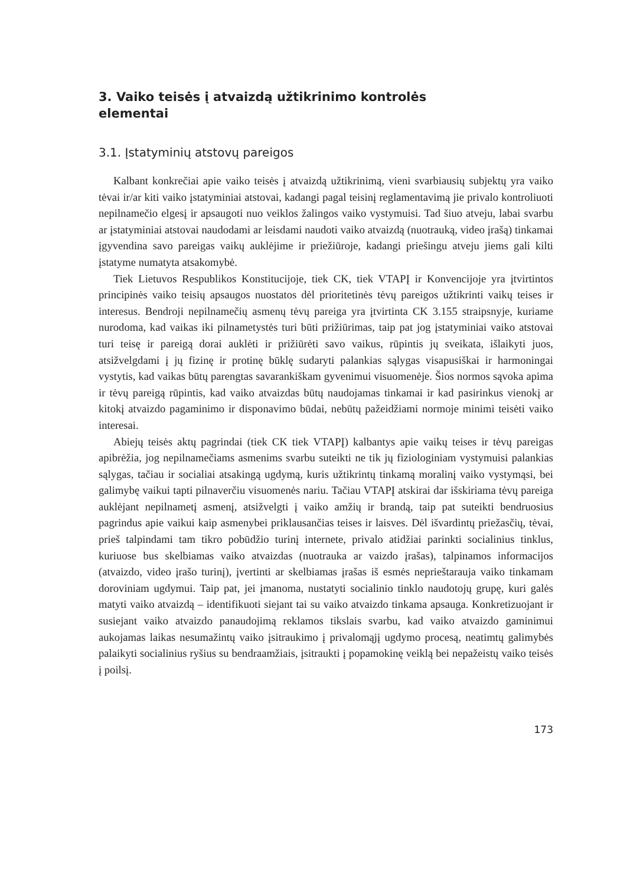3. Vaiko teisės į atvaizdą užtikrinimo kontrolės elementai
3.1. Įstatyminių atstovų pareigos
Kalbant konkrečiai apie vaiko teisės į atvaizdą užtikrinimą, vieni svarbiausių subjektų yra vaiko tėvai ir/ar kiti vaiko įstatyminiai atstovai, kadangi pagal teisinį reglamentavimą jie privalo kontroliuoti nepilnamečio elgesį ir apsaugoti nuo veiklos žalingos vaiko vystymuisi. Tad šiuo atveju, labai svarbu ar įstatyminiai atstovai naudodami ar leisdami naudoti vaiko atvaizdą (nuotrauką, video įrašą) tinkamai įgyvendina savo pareigas vaikų auklėjime ir priežiūroje, kadangi priešingu atveju jiems gali kilti įstatyme numatyta atsakomybė.
Tiek Lietuvos Respublikos Konstitucijoje, tiek CK, tiek VTAPĮ ir Konvencijoje yra įtvirtintos principinės vaiko teisių apsaugos nuostatos dėl prioritetinės tėvų pareigos užtikrinti vaikų teises ir interesus. Bendroji nepilnamečių asmenų tėvų pareiga yra įtvirtinta CK 3.155 straipsnyje, kuriame nurodoma, kad vaikas iki pilnametystės turi būti prižiūrimas, taip pat jog įstatyminiai vaiko atstovai turi teisę ir pareigą dorai auklėti ir prižiūrėti savo vaikus, rūpintis jų sveikata, išlaikyti juos, atsižvelgdami į jų fizinę ir protinę būklę sudaryti palankias sąlygas visapusiškai ir harmoningai vystytis, kad vaikas būtų parengtas savarankiškam gyvenimui visuomenėje. Šios normos sąvoka apima ir tėvų pareigą rūpintis, kad vaiko atvaizdas būtų naudojamas tinkamai ir kad pasirinkus vienokį ar kitokį atvaizdo pagaminimo ir disponavimo būdai, nebūtų pažeidžiami normoje minimi teisėti vaiko interesai.
Abiejų teisės aktų pagrindai (tiek CK tiek VTAPĮ) kalbantys apie vaikų teises ir tėvų pareigas apibrėžia, jog nepilnamečiams asmenims svarbu suteikti ne tik jų fiziologiniam vystymuisi palankias sąlygas, tačiau ir socialiai atsakingą ugdymą, kuris užtikrintų tinkamą moralinį vaiko vystymąsi, bei galimybę vaikui tapti pilnaverčiu visuomenės nariu. Tačiau VTAPĮ atskirai dar išskiriama tėvų pareiga auklėjant nepilnametį asmenį, atsižvelgti į vaiko amžių ir brandą, taip pat suteikti bendruosius pagrindus apie vaikui kaip asmenybei priklausančias teises ir laisves. Dėl išvardintų priežasčių, tėvai, prieš talpindami tam tikro pobūdžio turinį internete, privalo atidžiai parinkti socialinius tinklus, kuriuose bus skelbiamas vaiko atvaizdas (nuotrauka ar vaizdo įrašas), talpinamos informacijos (atvaizdo, video įrašo turinį), įvertinti ar skelbiamas įrašas iš esmės neprieštarauja vaiko tinkamam doroviniam ugdymui. Taip pat, jei įmanoma, nustatyti socialinio tinklo naudotojų grupę, kuri galės matyti vaiko atvaizdą – identifikuoti siejant tai su vaiko atvaizdo tinkama apsauga. Konkretizuojant ir susiejant vaiko atvaizdo panaudojimą reklamos tikslais svarbu, kad vaiko atvaizdo gaminimui aukojamas laikas nesumažintų vaiko įsitraukimo į privalomąjį ugdymo procesą, neatimtų galimybės palaikyti socialinius ryšius su bendraamžiais, įsitraukti į popamokinę veiklą bei nepažeistų vaiko teisės į poilsį.
173